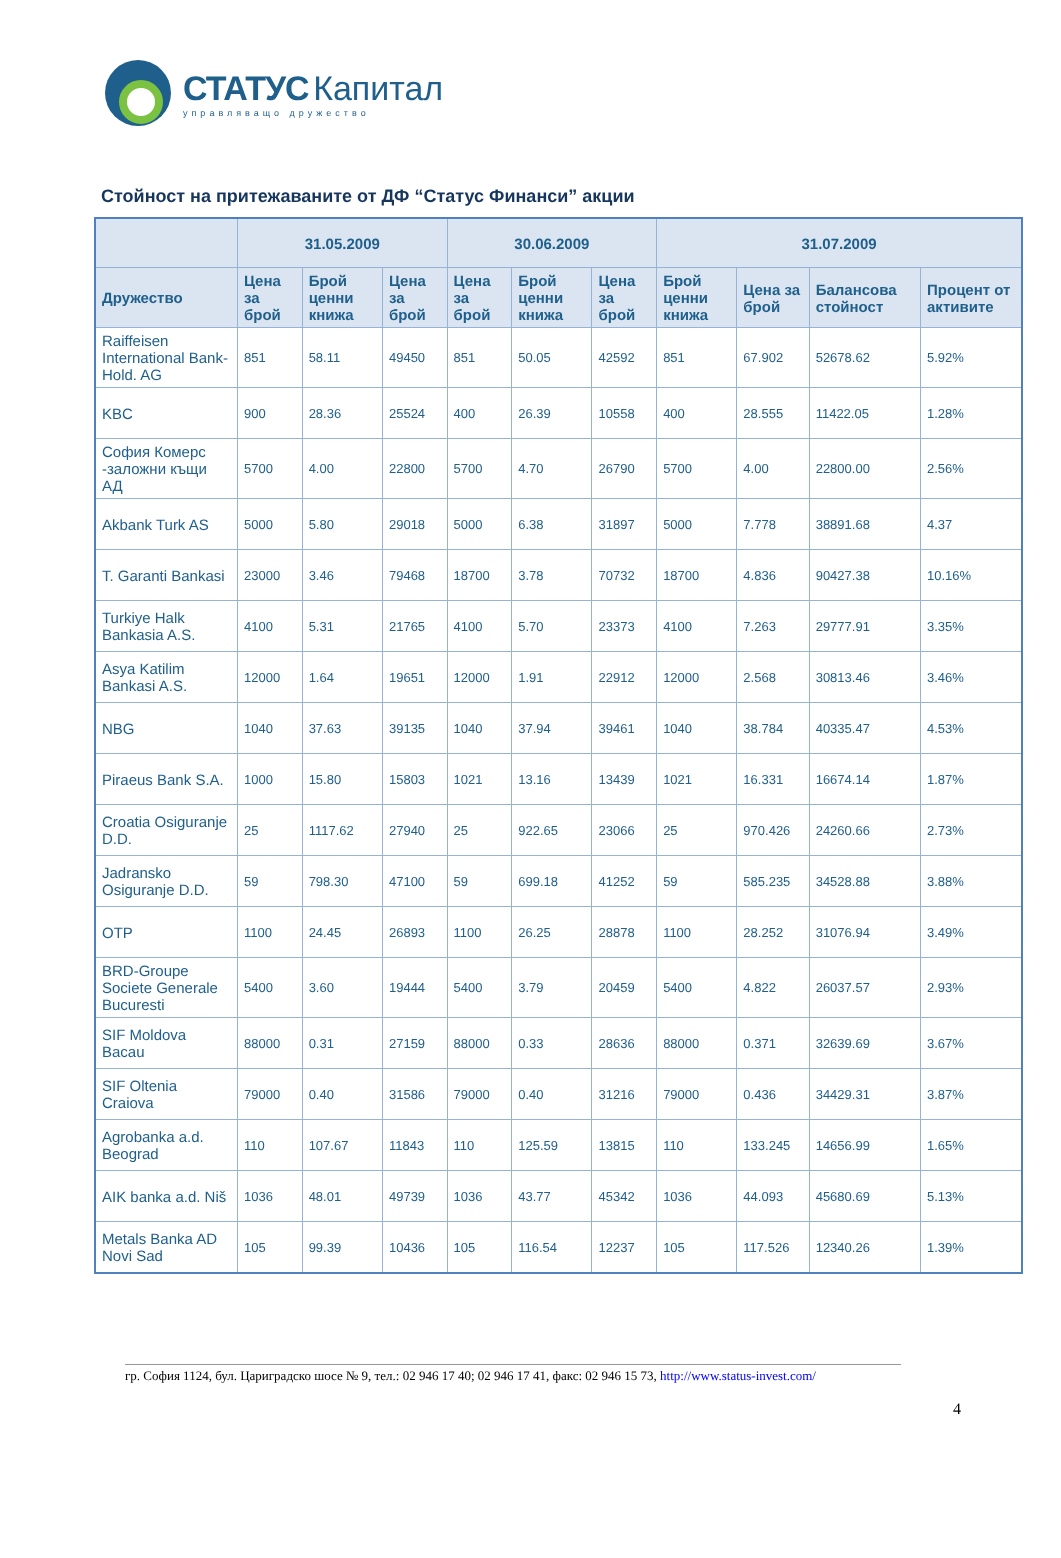СТАТУС Капитал
управляващо дружество
Стойност на притежаваните от ДФ “Статус Финанси” акции
| | 31.05.2009 | | | 30.06.2009 | | | 31.07.2009 | | | |
| --- | --- | --- | --- | --- | --- | --- | --- | --- | --- | --- |
| Дружество | Цена за брой | Брой ценни книжа | Цена за брой | Цена за брой | Брой ценни книжа | Цена за брой | Брой ценни книжа | Цена за брой | Балансова стойност | Процент от активите |
| Raiffeisen International Bank-Hold. AG | 851 | 58.11 | 49450 | 851 | 50.05 | 42592 | 851 | 67.902 | 52678.62 | 5.92% |
| KBC | 900 | 28.36 | 25524 | 400 | 26.39 | 10558 | 400 | 28.555 | 11422.05 | 1.28% |
| София Комерс -заложни къщи АД | 5700 | 4.00 | 22800 | 5700 | 4.70 | 26790 | 5700 | 4.00 | 22800.00 | 2.56% |
| Akbank Turk AS | 5000 | 5.80 | 29018 | 5000 | 6.38 | 31897 | 5000 | 7.778 | 38891.68 | 4.37 |
| T. Garanti Bankasi | 23000 | 3.46 | 79468 | 18700 | 3.78 | 70732 | 18700 | 4.836 | 90427.38 | 10.16% |
| Turkiye Halk Bankasia A.S. | 4100 | 5.31 | 21765 | 4100 | 5.70 | 23373 | 4100 | 7.263 | 29777.91 | 3.35% |
| Asya Katilim Bankasi A.S. | 12000 | 1.64 | 19651 | 12000 | 1.91 | 22912 | 12000 | 2.568 | 30813.46 | 3.46% |
| NBG | 1040 | 37.63 | 39135 | 1040 | 37.94 | 39461 | 1040 | 38.784 | 40335.47 | 4.53% |
| Piraeus Bank S.A. | 1000 | 15.80 | 15803 | 1021 | 13.16 | 13439 | 1021 | 16.331 | 16674.14 | 1.87% |
| Croatia Osiguranje D.D. | 25 | 1117.62 | 27940 | 25 | 922.65 | 23066 | 25 | 970.426 | 24260.66 | 2.73% |
| Jadransko Osiguranje D.D. | 59 | 798.30 | 47100 | 59 | 699.18 | 41252 | 59 | 585.235 | 34528.88 | 3.88% |
| OTP | 1100 | 24.45 | 26893 | 1100 | 26.25 | 28878 | 1100 | 28.252 | 31076.94 | 3.49% |
| BRD-Groupe Societe Generale Bucuresti | 5400 | 3.60 | 19444 | 5400 | 3.79 | 20459 | 5400 | 4.822 | 26037.57 | 2.93% |
| SIF Moldova Bacau | 88000 | 0.31 | 27159 | 88000 | 0.33 | 28636 | 88000 | 0.371 | 32639.69 | 3.67% |
| SIF Oltenia Craiova | 79000 | 0.40 | 31586 | 79000 | 0.40 | 31216 | 79000 | 0.436 | 34429.31 | 3.87% |
| Agrobanka a.d. Beograd | 110 | 107.67 | 11843 | 110 | 125.59 | 13815 | 110 | 133.245 | 14656.99 | 1.65% |
| AIK banka a.d. Niš | 1036 | 48.01 | 49739 | 1036 | 43.77 | 45342 | 1036 | 44.093 | 45680.69 | 5.13% |
| Metals Banka AD Novi Sad | 105 | 99.39 | 10436 | 105 | 116.54 | 12237 | 105 | 117.526 | 12340.26 | 1.39% |
гр. София 1124, бул. Цариградско шосе № 9, тел.: 02 946 17 40; 02 946 17 41, факс: 02 946 15 73, http://www.status-invest.com/
4